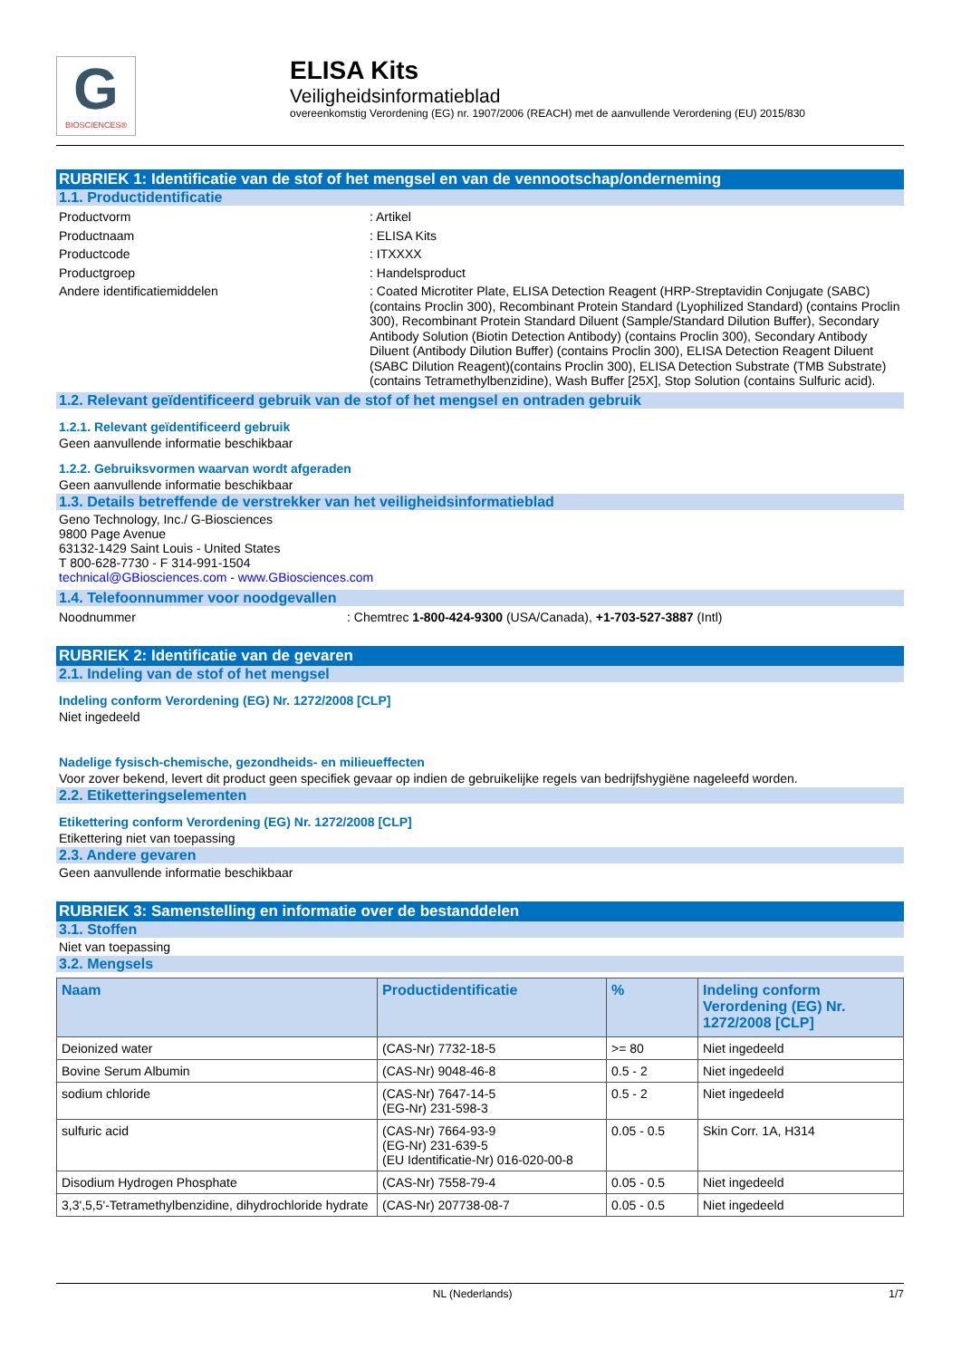G
BIOSCIENCES®
ELISA Kits
Veiligheidsinformatieblad
overeenkomstig Verordening (EG) nr. 1907/2006 (REACH) met de aanvullende Verordening (EU) 2015/830
RUBRIEK 1: Identificatie van de stof of het mengsel en van de vennootschap/onderneming
1.1. Productidentificatie
Productvorm : Artikel
Productnaam : ELISA Kits
Productcode : ITXXXX
Productgroep : Handelsproduct
Andere identificatiemiddelen : Coated Microtiter Plate, ELISA Detection Reagent (HRP-Streptavidin Conjugate (SABC) (contains Proclin 300), Recombinant Protein Standard (Lyophilized Standard) (contains Proclin 300), Recombinant Protein Standard Diluent (Sample/Standard Dilution Buffer), Secondary Antibody Solution (Biotin Detection Antibody) (contains Proclin 300), Secondary Antibody Diluent (Antibody Dilution Buffer) (contains Proclin 300), ELISA Detection Reagent Diluent (SABC Dilution Reagent)(contains Proclin 300), ELISA Detection Substrate (TMB Substrate) (contains Tetramethylbenzidine), Wash Buffer [25X], Stop Solution (contains Sulfuric acid).
1.2. Relevant geïdentificeerd gebruik van de stof of het mengsel en ontraden gebruik
1.2.1. Relevant geïdentificeerd gebruik
Geen aanvullende informatie beschikbaar
1.2.2. Gebruiksvormen waarvan wordt afgeraden
Geen aanvullende informatie beschikbaar
1.3. Details betreffende de verstrekker van het veiligheidsinformatieblad
Geno Technology, Inc./ G-Biosciences
9800 Page Avenue
63132-1429 Saint Louis - United States
T 800-628-7730 - F 314-991-1504
technical@GBiosciences.com - www.GBiosciences.com
1.4. Telefoonnummer voor noodgevallen
Noodnummer : Chemtrec 1-800-424-9300 (USA/Canada), +1-703-527-3887 (Intl)
RUBRIEK 2: Identificatie van de gevaren
2.1. Indeling van de stof of het mengsel
Indeling conform Verordening (EG) Nr. 1272/2008 [CLP]
Niet ingedeeld
Nadelige fysisch-chemische, gezondheids- en milieueffecten
Voor zover bekend, levert dit product geen specifiek gevaar op indien de gebruikelijke regels van bedrijfshygiëne nageleefd worden.
2.2. Etiketteringselementen
Etikettering conform Verordening (EG) Nr. 1272/2008 [CLP]
Etikettering niet van toepassing
2.3. Andere gevaren
Geen aanvullende informatie beschikbaar
RUBRIEK 3: Samenstelling en informatie over de bestanddelen
3.1. Stoffen
Niet van toepassing
3.2. Mengsels
| Naam | Productidentificatie | % | Indeling conform Verordening (EG) Nr. 1272/2008 [CLP] |
| --- | --- | --- | --- |
| Deionized water | (CAS-Nr) 7732-18-5 | >= 80 | Niet ingedeeld |
| Bovine Serum Albumin | (CAS-Nr) 9048-46-8 | 0.5 - 2 | Niet ingedeeld |
| sodium chloride | (CAS-Nr) 7647-14-5 (EG-Nr) 231-598-3 | 0.5 - 2 | Niet ingedeeld |
| sulfuric acid | (CAS-Nr) 7664-93-9 (EG-Nr) 231-639-5 (EU Identificatie-Nr) 016-020-00-8 | 0.05 - 0.5 | Skin Corr. 1A, H314 |
| Disodium Hydrogen Phosphate | (CAS-Nr) 7558-79-4 | 0.05 - 0.5 | Niet ingedeeld |
| 3,3',5,5'-Tetramethylbenzidine, dihydrochloride hydrate | (CAS-Nr) 207738-08-7 | 0.05 - 0.5 | Niet ingedeeld |
NL (Nederlands) 1/7